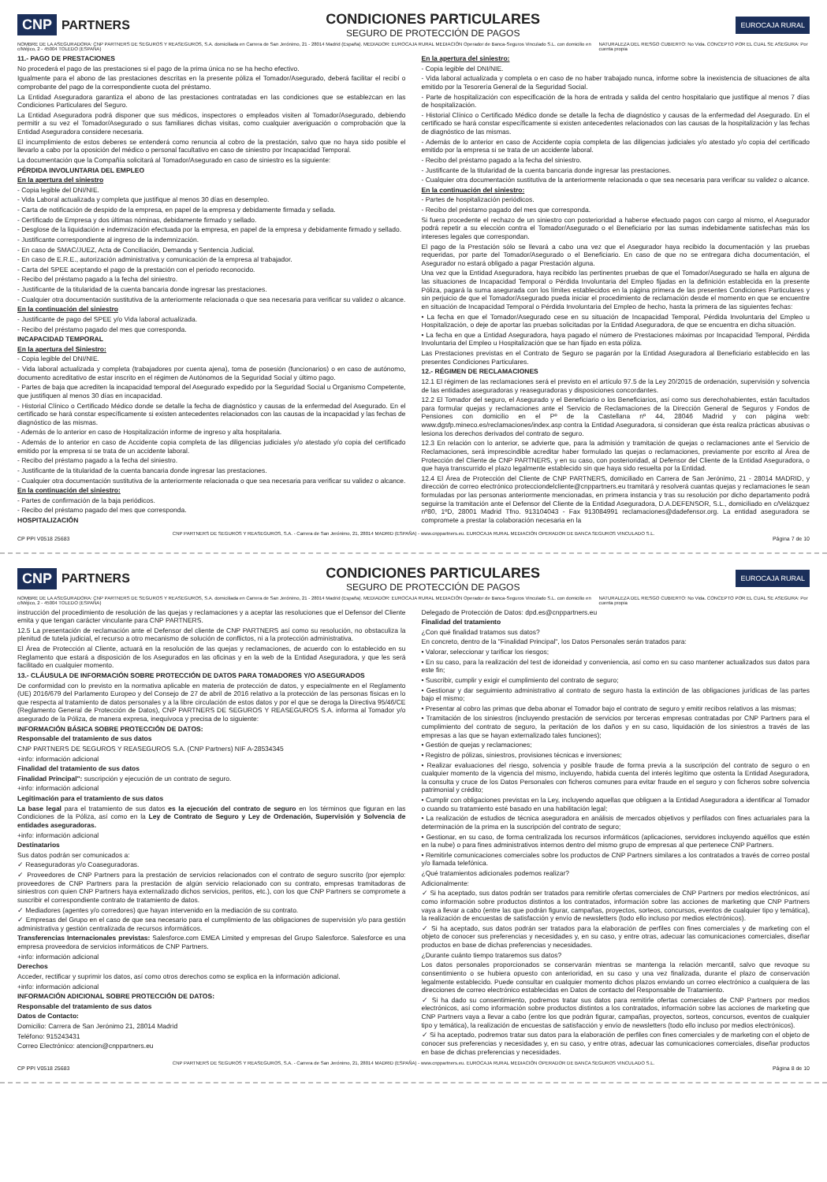CNP PARTNERS
CONDICIONES PARTICULARES
SEGURO DE PROTECCIÓN DE PAGOS
EUROCAJA RURAL
NOMBRE DE LA ASEGURADORA: CNP PARTNERS DE SEGUROS Y REASEGUROS, S.A. domiciliada en Carrera de San Jerónimo, 21 - 28014 Madrid (España). MEDIADOR: EUROCAJA RURAL MEDIACIÓN Operador de Banca-Seguros Vinculado S.L. con domicilio en c/Méjico, 2 - 45004 TOLEDO (ESPAÑA) NATURALEZA DEL RIESGO CUBIERTO: No Vida. CONCEPTO POR EL CUAL SE ASEGURA: Por cuenta propia
11.- PAGO DE PRESTACIONES
No procederá el pago de las prestaciones si el pago de la prima única no se ha hecho efectivo.
Igualmente para el abono de las prestaciones descritas en la presente póliza el Tomador/Asegurado, deberá facilitar el recibí o comprobante del pago de la correspondiente cuota del préstamo.
La Entidad Aseguradora garantiza el abono de las prestaciones contratadas en las condiciones que se establezcan en las Condiciones Particulares del Seguro.
La Entidad Aseguradora podrá disponer que sus médicos, inspectores o empleados visiten al Tomador/Asegurado, debiendo permitir a su vez el Tomador/Asegurado o sus familiares dichas visitas, como cualquier averiguación o comprobación que la Entidad Aseguradora considere necesaria.
El incumplimiento de estos deberes se entenderá como renuncia al cobro de la prestación, salvo que no haya sido posible el llevarlo a cabo por la oposición del médico o personal facultativo en caso de siniestro por Incapacidad Temporal.
La documentación que la Compañía solicitará al Tomador/Asegurado en caso de siniestro es la siguiente:
PÉRDIDA INVOLUNTARIA DEL EMPLEO
En la apertura del siniestro
- Copia legible del DNI/NIE.
- Vida Laboral actualizada y completa que justifique al menos 30 días en desempleo.
- Carta de notificación de despido de la empresa, en papel de la empresa y debidamente firmada y sellada.
- Certificado de Empresa y dos últimas nóminas, debidamente firmado y sellado.
- Desglose de la liquidación e indemnización efectuada por la empresa, en papel de la empresa y debidamente firmado y sellado.
- Justificante correspondiente al ingreso de la indemnización.
- En caso de SMAC/JUEZ, Acta de Conciliación, Demanda y Sentencia Judicial.
- En caso de E.R.E., autorización administrativa y comunicación de la empresa al trabajador.
- Carta del SPEE aceptando el pago de la prestación con el periodo reconocido.
- Recibo del préstamo pagado a la fecha del siniestro.
- Justificante de la titularidad de la cuenta bancaria donde ingresar las prestaciones.
- Cualquier otra documentación sustitutiva de la anteriormente relacionada o que sea necesaria para verificar su validez o alcance.
En la continuación del siniestro
- Justificante de pago del SPEE y/o Vida laboral actualizada.
- Recibo del préstamo pagado del mes que corresponda.
INCAPACIDAD TEMPORAL
En la apertura del Siniestro:
- Copia legible del DNI/NIE.
- Vida laboral actualizada y completa (trabajadores por cuenta ajena), toma de posesión (funcionarios) o en caso de autónomo, documento acreditativo de estar inscrito en el régimen de Autónomos de la Seguridad Social y último pago.
- Partes de baja que acrediten la incapacidad temporal del Asegurado expedido por la Seguridad Social u Organismo Competente, que justifiquen al menos 30 días en incapacidad.
- Historial Clínico o Certificado Médico donde se detalle la fecha de diagnóstico y causas de la enfermedad del Asegurado. En el certificado se hará constar específicamente si existen antecedentes relacionados con las causas de la incapacidad y las fechas de diagnóstico de las mismas.
- Además de lo anterior en caso de Hospitalización informe de ingreso y alta hospitalaria.
- Además de lo anterior en caso de Accidente copia completa de las diligencias judiciales y/o atestado y/o copia del certificado emitido por la empresa si se trata de un accidente laboral.
- Recibo del préstamo pagado a la fecha del siniestro.
- Justificante de la titularidad de la cuenta bancaria donde ingresar las prestaciones.
- Cualquier otra documentación sustitutiva de la anteriormente relacionada o que sea necesaria para verificar su validez o alcance.
En la continuación del siniestro:
- Partes de confirmación de la baja periódicos.
- Recibo del préstamo pagado del mes que corresponda.
HOSPITALIZACIÓN
En la apertura del siniestro:
- Copia legible del DNI/NIE.
- Vida laboral actualizada y completa o en caso de no haber trabajado nunca, informe sobre la inexistencia de situaciones de alta emitido por la Tesorería General de la Seguridad Social.
- Parte de hospitalización con especificación de la hora de entrada y salida del centro hospitalario que justifique al menos 7 días de hospitalización.
- Historial Clínico o Certificado Médico donde se detalle la fecha de diagnóstico y causas de la enfermedad del Asegurado. En el certificado se hará constar específicamente si existen antecedentes relacionados con las causas de la hospitalización y las fechas de diagnóstico de las mismas.
- Además de lo anterior en caso de Accidente copia completa de las diligencias judiciales y/o atestado y/o copia del certificado emitido por la empresa si se trata de un accidente laboral.
- Recibo del préstamo pagado a la fecha del siniestro.
- Justificante de la titularidad de la cuenta bancaria donde ingresar las prestaciones.
- Cualquier otra documentación sustitutiva de la anteriormente relacionada o que sea necesaria para verificar su validez o alcance.
En la continuación del siniestro:
- Partes de hospitalización periódicos.
- Recibo del préstamo pagado del mes que corresponda.
Si fuera procedente el rechazo de un siniestro con posterioridad a haberse efectuado pagos con cargo al mismo, el Asegurador podrá repetir a su elección contra el Tomador/Asegurado o el Beneficiario por las sumas indebidamente satisfechas más los intereses legales que correspondan.
El pago de la Prestación sólo se llevará a cabo una vez que el Asegurador haya recibido la documentación y las pruebas requeridas, por parte del Tomador/Asegurado o el Beneficiario. En caso de que no se entregara dicha documentación, el Asegurador no estará obligado a pagar Prestación alguna.
Una vez que la Entidad Aseguradora, haya recibido las pertinentes pruebas de que el Tomador/Asegurado se halla en alguna de las situaciones de Incapacidad Temporal o Pérdida Involuntaria del Empleo fijadas en la definición establecida en la presente Póliza, pagará la suma asegurada con los límites establecidos en la página primera de las presentes Condiciones Particulares y sin perjuicio de que el Tomador/Asegurado pueda iniciar el procedimiento de reclamación desde el momento en que se encuentre en situación de Incapacidad Temporal o Pérdida Involuntaria del Empleo de hecho, hasta la primera de las siguientes fechas:
• La fecha en que el Tomador/Asegurado cese en su situación de Incapacidad Temporal, Pérdida Involuntaria del Empleo u Hospitalización, o deje de aportar las pruebas solicitadas por la Entidad Aseguradora, de que se encuentra en dicha situación.
• La fecha en que a Entidad Aseguradora, haya pagado el número de Prestaciones máximas por Incapacidad Temporal, Pérdida Involuntaria del Empleo u Hospitalización que se han fijado en esta póliza.
Las Prestaciones previstas en el Contrato de Seguro se pagarán por la Entidad Aseguradora al Beneficiario establecido en las presentes Condiciones Particulares.
12.- RÉGIMEN DE RECLAMACIONES
12.1 El régimen de las reclamaciones será el previsto en el artículo 97.5 de la Ley 20/2015 de ordenación, supervisión y solvencia de las entidades aseguradoras y reaseguradoras y disposiciones concordantes.
12.2 El Tomador del seguro, el Asegurado y el Beneficiario o los Beneficiarios, así como sus derechohabientes, están facultados para formular quejas y reclamaciones ante el Servicio de Reclamaciones de la Dirección General de Seguros y Fondos de Pensiones con domicilio en el Pº de la Castellana nº 44, 28046 Madrid y con página web: www.dgsfp.mineco.es/reclamaciones/index.asp contra la Entidad Aseguradora, si consideran que ésta realiza prácticas abusivas o lesiona los derechos derivados del contrato de seguro.
12.3 En relación con lo anterior, se advierte que, para la admisión y tramitación de quejas o reclamaciones ante el Servicio de Reclamaciones, será imprescindible acreditar haber formulado las quejas o reclamaciones, previamente por escrito al Área de Protección del Cliente de CNP PARTNERS, y en su caso, con posterioridad, al Defensor del Cliente de la Entidad Aseguradora, o que haya transcurrido el plazo legalmente establecido sin que haya sido resuelta por la Entidad.
12.4 El Área de Protección del Cliente de CNP PARTNERS, domiciliado en Carrera de San Jerónimo, 21 - 28014 MADRID, y dirección de correo electrónico protecciondelcliente@cnppartners.eu tramitará y resolverá cuantas quejas y reclamaciones le sean formuladas por las personas anteriormente mencionadas, en primera instancia y tras su resolución por dicho departamento podrá seguirse la tramitación ante el Defensor del Cliente de la Entidad Aseguradora, D.A.DEFENSOR, S.L., domiciliado en c/Velázquez nº80, 1ºD, 28001 Madrid Tfno. 913104043 - Fax 913084991 reclamaciones@dadefensor.org. La entidad aseguradora se compromete a prestar la colaboración necesaria en la
CNP PARTNERS DE SEGUROS Y REASEGUROS, S.A. - Carrera de San Jerónimo, 21, 28014 MADRID (ESPAÑA) - www.cnppartners.eu. EUROCAJA RURAL MEDIACIÓN OPERADOR DE BANCA SEGUROS VINCULADO S.L.
CP PPI V0518 25683 Página 7 de 10
CNP PARTNERS
CONDICIONES PARTICULARES
SEGURO DE PROTECCIÓN DE PAGOS
EUROCAJA RURAL
NOMBRE DE LA ASEGURADORA: CNP PARTNERS DE SEGUROS Y REASEGUROS, S.A. domiciliada en Carrera de San Jerónimo, 21 - 28014 Madrid (España). MEDIADOR: EUROCAJA RURAL MEDIACIÓN Operador de Banca-Seguros Vinculado S.L. con domicilio en c/Méjico, 2 - 45004 TOLEDO (ESPAÑA) NATURALEZA DEL RIESGO CUBIERTO: No Vida. CONCEPTO POR EL CUAL SE ASEGURA: Por cuenta propia
instrucción del procedimiento de resolución de las quejas y reclamaciones y a aceptar las resoluciones que el Defensor del Cliente emita y que tengan carácter vinculante para CNP PARTNERS.
12.5 La presentación de reclamación ante el Defensor del cliente de CNP PARTNERS así como su resolución, no obstaculiza la plenitud de tutela judicial, el recurso a otro mecanismo de solución de conflictos, ni a la protección administrativa.
El Área de Protección al Cliente, actuará en la resolución de las quejas y reclamaciones, de acuerdo con lo establecido en su Reglamento que estará a disposición de los Asegurados en las oficinas y en la web de la Entidad Aseguradora, y que les será facilitado en cualquier momento.
13.- CLÁUSULA DE INFORMACIÓN SOBRE PROTECCIÓN DE DATOS PARA TOMADORES Y/O ASEGURADOS
De conformidad con lo previsto en la normativa aplicable en materia de protección de datos, y especialmente en el Reglamento (UE) 2016/679 del Parlamento Europeo y del Consejo de 27 de abril de 2016 relativo a la protección de las personas físicas en lo que respecta al tratamiento de datos personales y a la libre circulación de estos datos y por el que se deroga la Directiva 95/46/CE (Reglamento General de Protección de Datos), CNP PARTNERS DE SEGUROS Y REASEGUROS S.A. informa al Tomador y/o asegurado de la Póliza, de manera expresa, inequívoca y precisa de lo siguiente:
INFORMACIÓN BÁSICA SOBRE PROTECCIÓN DE DATOS:
Responsable del tratamiento de sus datos
CNP PARTNERS DE SEGUROS Y REASEGUROS S.A. (CNP Partners) NIF A-28534345
+info: información adicional
Finalidad del tratamiento de sus datos
Finalidad Principal": suscripción y ejecución de un contrato de seguro.
+info: información adicional
Legitimación para el tratamiento de sus datos
La base legal para el tratamiento de sus datos es la ejecución del contrato de seguro en los términos que figuran en las Condiciones de la Póliza, así como en la Ley de Contrato de Seguro y Ley de Ordenación, Supervisión y Solvencia de entidades aseguradoras.
+info: información adicional
Destinatarios
Sus datos podrán ser comunicados a:
✓ Reaseguradoras y/o Coaseguradoras.
✓ Proveedores de CNP Partners para la prestación de servicios relacionados con el contrato de seguro suscrito (por ejemplo: proveedores de CNP Partners para la prestación de algún servicio relacionado con su contrato, empresas tramitadoras de siniestros con quien CNP Partners haya externalizado dichos servicios, peritos, etc.), con los que CNP Partners se compromete a suscribir el correspondiente contrato de tratamiento de datos.
✓ Mediadores (agentes y/o corredores) que hayan intervenido en la mediación de su contrato.
✓ Empresas del Grupo en el caso de que sea necesario para el cumplimiento de las obligaciones de supervisión y/o para gestión administrativa y gestión centralizada de recursos informáticos.
Transferencias Internacionales previstas: Salesforce.com EMEA Limited y empresas del Grupo Salesforce. Salesforce es una empresa proveedora de servicios informáticos de CNP Partners.
+info: información adicional
Derechos
Acceder, rectificar y suprimir los datos, así como otros derechos como se explica en la información adicional.
+info: información adicional
INFORMACIÓN ADICIONAL SOBRE PROTECCIÓN DE DATOS:
Responsable del tratamiento de sus datos
Datos de Contacto:
Domicilio: Carrera de San Jerónimo 21, 28014 Madrid
Teléfono: 915243431
Correo Electrónico: atencion@cnppartners.eu
Delegado de Protección de Datos: dpd.es@cnppartners.eu
Finalidad del tratamiento
¿Con qué finalidad tratamos sus datos?
En concreto, dentro de la "Finalidad Principal", los Datos Personales serán tratados para:
• Valorar, seleccionar y tarificar los riesgos;
• En su caso, para la realización del test de idoneidad y conveniencia, así como en su caso mantener actualizados sus datos para este fin;
• Suscribir, cumplir y exigir el cumplimiento del contrato de seguro;
• Gestionar y dar seguimiento administrativo al contrato de seguro hasta la extinción de las obligaciones jurídicas de las partes bajo el mismo;
• Presentar al cobro las primas que deba abonar el Tomador bajo el contrato de seguro y emitir recibos relativos a las mismas;
• Tramitación de los siniestros (incluyendo prestación de servicios por terceras empresas contratadas por CNP Partners para el cumplimiento del contrato de seguro, la peritación de los daños y en su caso, liquidación de los siniestros a través de las empresas a las que se hayan externalizado tales funciones);
• Gestión de quejas y reclamaciones;
• Registro de pólizas, siniestros, provisiones técnicas e inversiones;
• Realizar evaluaciones del riesgo, solvencia y posible fraude de forma previa a la suscripción del contrato de seguro o en cualquier momento de la vigencia del mismo, incluyendo, habida cuenta del interés legítimo que ostenta la Entidad Aseguradora, la consulta y cruce de los Datos Personales con ficheros comunes para evitar fraude en el seguro y con ficheros sobre solvencia patrimonial y crédito;
• Cumplir con obligaciones previstas en la Ley, incluyendo aquellas que obliguen a la Entidad Aseguradora a identificar al Tomador o cuando su tratamiento esté basado en una habilitación legal;
• La realización de estudios de técnica aseguradora en análisis de mercados objetivos y perfilados con fines actuariales para la determinación de la prima en la suscripción del contrato de seguro;
• Gestionar, en su caso, de forma centralizada los recursos informáticos (aplicaciones, servidores incluyendo aquéllos que estén en la nube) o para fines administrativos internos dentro del mismo grupo de empresas al que pertenece CNP Partners.
• Remitirle comunicaciones comerciales sobre los productos de CNP Partners similares a los contratados a través de correo postal y/o llamada telefónica.
¿Qué tratamientos adicionales podemos realizar?
Adicionalmente:
✓ Si ha aceptado, sus datos podrán ser tratados para remitirle ofertas comerciales de CNP Partners por medios electrónicos, así como información sobre productos distintos a los contratados, información sobre las acciones de marketing que CNP Partners vaya a llevar a cabo (entre las que podrán figurar, campañas, proyectos, sorteos, concursos, eventos de cualquier tipo y temática), la realización de encuestas de satisfacción y envío de newsletters (todo ello incluso por medios electrónicos).
✓ Si ha aceptado, sus datos podrán ser tratados para la elaboración de perfiles con fines comerciales y de marketing con el objeto de conocer sus preferencias y necesidades y, en su caso, y entre otras, adecuar las comunicaciones comerciales, diseñar productos en base de dichas preferencias y necesidades.
¿Durante cuánto tiempo trataremos sus datos?
Los datos personales proporcionados se conservarán mientras se mantenga la relación mercantil, salvo que revoque su consentimiento o se hubiera opuesto con anterioridad, en su caso y una vez finalizada, durante el plazo de conservación legalmente establecido. Puede consultar en cualquier momento dichos plazos enviando un correo electrónico a cualquiera de las direcciones de correo electrónico establecidas en Datos de contacto del Responsable de Tratamiento.
✓ Si ha dado su consentimiento, podremos tratar sus datos para remitirle ofertas comerciales de CNP Partners por medios electrónicos, así como información sobre productos distintos a los contratados, información sobre las acciones de marketing que CNP Partners vaya a llevar a cabo (entre los que podrán figurar, campañas, proyectos, sorteos, concursos, eventos de cualquier tipo y temática), la realización de encuestas de satisfacción y envío de newsletters (todo ello incluso por medios electrónicos).
✓ Si ha aceptado, podremos tratar sus datos para la elaboración de perfiles con fines comerciales y de marketing con el objeto de conocer sus preferencias y necesidades y, en su caso, y entre otras, adecuar las comunicaciones comerciales, diseñar productos en base de dichas preferencias y necesidades.
CNP PARTNERS DE SEGUROS Y REASEGUROS, S.A. - Carrera de San Jerónimo, 21, 28014 MADRID (ESPAÑA) - www.cnppartners.eu. EUROCAJA RURAL MEDIACIÓN OPERADOR DE BANCA SEGUROS VINCULADO S.L.
CP PPI V0518 25683 Página 8 de 10